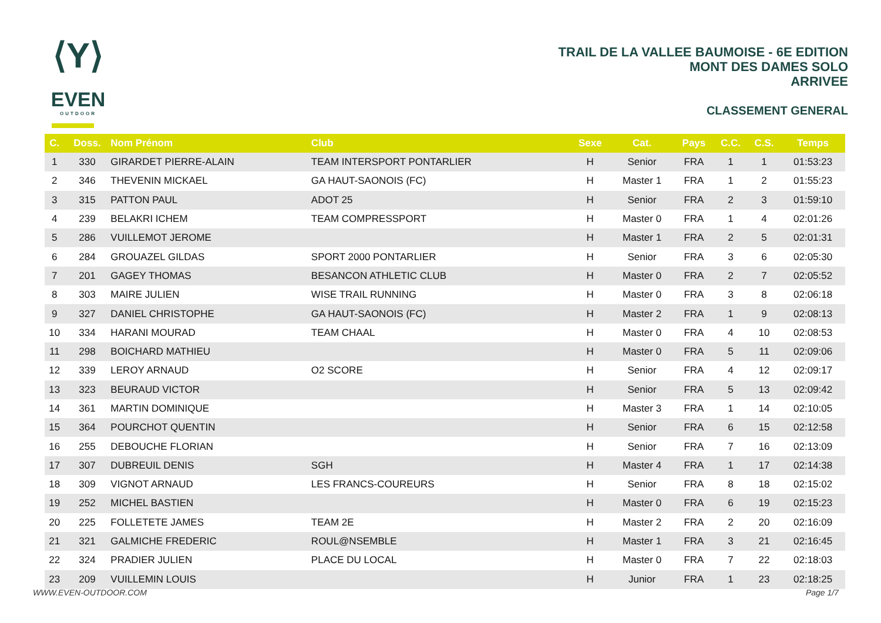⟨Y⟩
EVEN
OUTDOOR
TRAIL DE LA VALLEE BAUMOISE - 6E EDITION
MONT DES DAMES SOLO
ARRIVEE
CLASSEMENT GENERAL
| C. | Doss. | Nom Prénom | Club | Sexe | Cat. | Pays | C.C. | C.S. | Temps |
| --- | --- | --- | --- | --- | --- | --- | --- | --- | --- |
| 1 | 330 | GIRARDET PIERRE-ALAIN | TEAM INTERSPORT PONTARLIER | H | Senior | FRA | 1 | 1 | 01:53:23 |
| 2 | 346 | THEVENIN MICKAEL | GA HAUT-SAONOIS (FC) | H | Master 1 | FRA | 1 | 2 | 01:55:23 |
| 3 | 315 | PATTON PAUL | ADOT 25 | H | Senior | FRA | 2 | 3 | 01:59:10 |
| 4 | 239 | BELAKRI ICHEM | TEAM COMPRESSPORT | H | Master 0 | FRA | 1 | 4 | 02:01:26 |
| 5 | 286 | VUILLEMOT JEROME | | H | Master 1 | FRA | 2 | 5 | 02:01:31 |
| 6 | 284 | GROUAZEL GILDAS | SPORT 2000 PONTARLIER | H | Senior | FRA | 3 | 6 | 02:05:30 |
| 7 | 201 | GAGEY THOMAS | BESANCON ATHLETIC CLUB | H | Master 0 | FRA | 2 | 7 | 02:05:52 |
| 8 | 303 | MAIRE JULIEN | WISE TRAIL RUNNING | H | Master 0 | FRA | 3 | 8 | 02:06:18 |
| 9 | 327 | DANIEL CHRISTOPHE | GA HAUT-SAONOIS (FC) | H | Master 2 | FRA | 1 | 9 | 02:08:13 |
| 10 | 334 | HARANI MOURAD | TEAM CHAAL | H | Master 0 | FRA | 4 | 10 | 02:08:53 |
| 11 | 298 | BOICHARD MATHIEU | | H | Master 0 | FRA | 5 | 11 | 02:09:06 |
| 12 | 339 | LEROY ARNAUD | O2 SCORE | H | Senior | FRA | 4 | 12 | 02:09:17 |
| 13 | 323 | BEURAUD VICTOR | | H | Senior | FRA | 5 | 13 | 02:09:42 |
| 14 | 361 | MARTIN DOMINIQUE | | H | Master 3 | FRA | 1 | 14 | 02:10:05 |
| 15 | 364 | POURCHOT QUENTIN | | H | Senior | FRA | 6 | 15 | 02:12:58 |
| 16 | 255 | DEBOUCHE FLORIAN | | H | Senior | FRA | 7 | 16 | 02:13:09 |
| 17 | 307 | DUBREUIL DENIS | SGH | H | Master 4 | FRA | 1 | 17 | 02:14:38 |
| 18 | 309 | VIGNOT ARNAUD | LES FRANCS-COUREURS | H | Senior | FRA | 8 | 18 | 02:15:02 |
| 19 | 252 | MICHEL BASTIEN | | H | Master 0 | FRA | 6 | 19 | 02:15:23 |
| 20 | 225 | FOLLETETE JAMES | TEAM 2E | H | Master 2 | FRA | 2 | 20 | 02:16:09 |
| 21 | 321 | GALMICHE FREDERIC | ROUL@NSEMBLE | H | Master 1 | FRA | 3 | 21 | 02:16:45 |
| 22 | 324 | PRADIER JULIEN | PLACE DU LOCAL | H | Master 0 | FRA | 7 | 22 | 02:18:03 |
| 23 | 209 | VUILLEMIN LOUIS | | H | Junior | FRA | 1 | 23 | 02:18:25 |
WWW.EVEN-OUTDOOR.COM Page 1/7